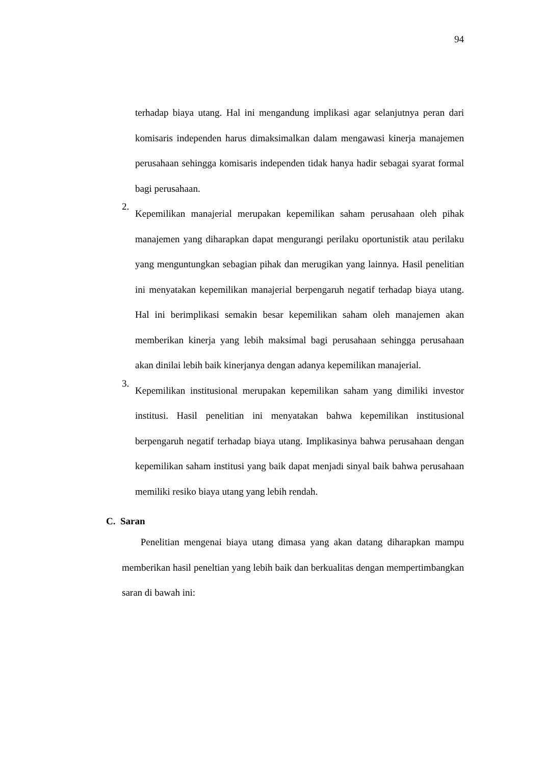94
terhadap biaya utang. Hal ini mengandung implikasi agar selanjutnya peran dari komisaris independen harus dimaksimalkan dalam mengawasi kinerja manajemen perusahaan sehingga komisaris independen tidak hanya hadir sebagai syarat formal bagi perusahaan.
2.
Kepemilikan manajerial merupakan kepemilikan saham perusahaan oleh pihak manajemen yang diharapkan dapat mengurangi perilaku oportunistik atau perilaku yang menguntungkan sebagian pihak dan merugikan yang lainnya. Hasil penelitian ini menyatakan kepemilikan manajerial berpengaruh negatif terhadap biaya utang. Hal ini berimplikasi semakin besar kepemilikan saham oleh manajemen akan memberikan kinerja yang lebih maksimal bagi perusahaan sehingga perusahaan akan dinilai lebih baik kinerjanya dengan adanya kepemilikan manajerial.
3.
Kepemilikan institusional merupakan kepemilikan saham yang dimiliki investor institusi. Hasil penelitian ini menyatakan bahwa kepemilikan institusional berpengaruh negatif terhadap biaya utang. Implikasinya bahwa perusahaan dengan kepemilikan saham institusi yang baik dapat menjadi sinyal baik bahwa perusahaan memiliki resiko biaya utang yang lebih rendah.
C. Saran
Penelitian mengenai biaya utang dimasa yang akan datang diharapkan mampu memberikan hasil peneltian yang lebih baik dan berkualitas dengan mempertimbangkan saran di bawah ini: